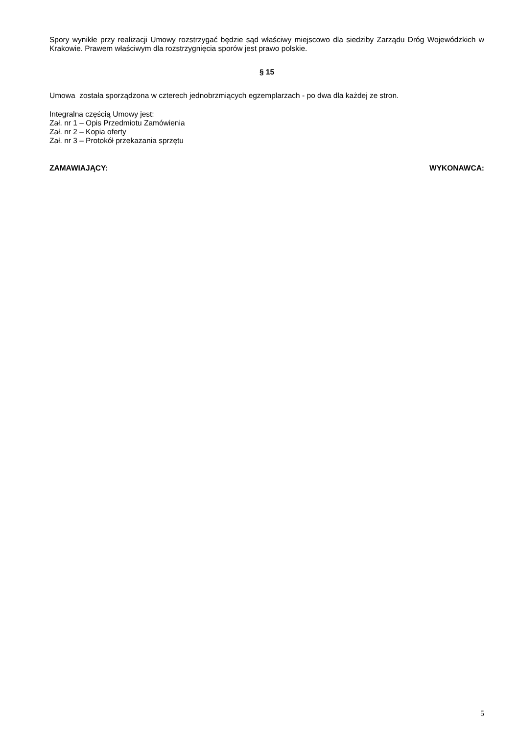Spory wynikłe przy realizacji Umowy rozstrzygać będzie sąd właściwy miejscowo dla siedziby Zarządu Dróg Wojewódzkich w Krakowie. Prawem właściwym dla rozstrzygnięcia sporów jest prawo polskie.
§ 15
Umowa została sporządzona w czterech jednobrzmiących egzemplarzach - po dwa dla każdej ze stron.
Integralna częścią Umowy jest:
Zał. nr 1 – Opis Przedmiotu Zamówienia
Zał. nr 2 – Kopia oferty
Zał. nr 3 – Protokół przekazania sprzętu
ZAMAWIAJĄCY: WYKONAWCA:
5